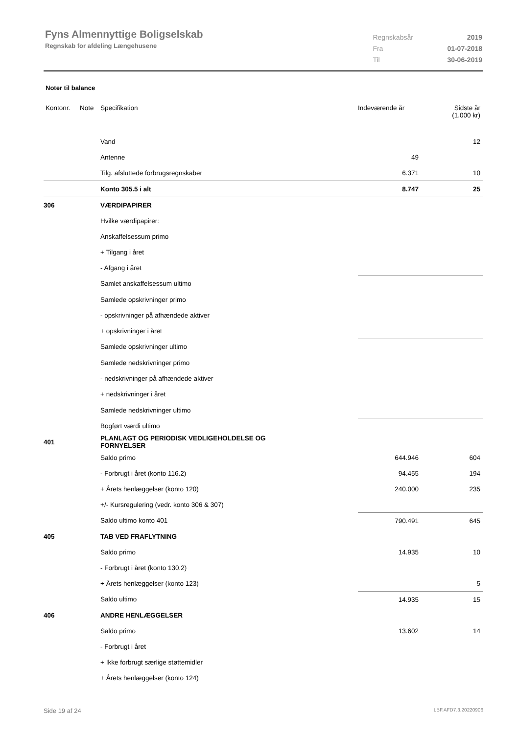Fyns Almennyttige Boligselskab
Regnskab for afdeling Længehusene
| Regnskabsår | 2019 |
| Fra | 01-07-2018 |
| Til | 30-06-2019 |
Noter til balance
| Kontonr. | Note | Specifikation | Indeværende år | Sidste år (1.000 kr) |
| --- | --- | --- | --- | --- |
| | | Vand | | 12 |
| | | Antenne | 49 | |
| | | Tilg. afsluttede forbrugsregnskaber | 6.371 | 10 |
| | | Konto 305.5 i alt | 8.747 | 25 |
| 306 | | VÆRDIPAPIRER | | |
| | | Hvilke værdipapirer: | | |
| | | Anskaffelsessum primo | | |
| | | + Tilgang i året | | |
| | | - Afgang i året | | |
| | | Samlet anskaffelsessum ultimo | | |
| | | Samlede opskrivninger primo | | |
| | | - opskrivninger på afhændede aktiver | | |
| | | + opskrivninger i året | | |
| | | Samlede opskrivninger ultimo | | |
| | | Samlede nedskrivninger primo | | |
| | | - nedskrivninger på afhændede aktiver | | |
| | | + nedskrivninger i året | | |
| | | Samlede nedskrivninger ultimo | | |
| | | Bogført værdi ultimo | | |
| 401 | | PLANLAGT OG PERIODISK VEDLIGEHOLDELSE OG FORNYELSER | | |
| | | Saldo primo | 644.946 | 604 |
| | | - Forbrugt i året (konto 116.2) | 94.455 | 194 |
| | | + Årets henlæggelser (konto 120) | 240.000 | 235 |
| | | +/- Kursregulering (vedr. konto 306 & 307) | | |
| | | Saldo ultimo konto 401 | 790.491 | 645 |
| 405 | | TAB VED FRAFLYTNING | | |
| | | Saldo primo | 14.935 | 10 |
| | | - Forbrugt i året (konto 130.2) | | |
| | | + Årets henlæggelser (konto 123) | | 5 |
| | | Saldo ultimo | 14.935 | 15 |
| 406 | | ANDRE HENLÆGGELSER | | |
| | | Saldo primo | 13.602 | 14 |
| | | - Forbrugt i året | | |
| | | + Ikke forbrugt særlige støttemidler | | |
| | | + Årets henlæggelser (konto 124) | | |
Side 19 af 24 LBF.AFD7.3.20220906